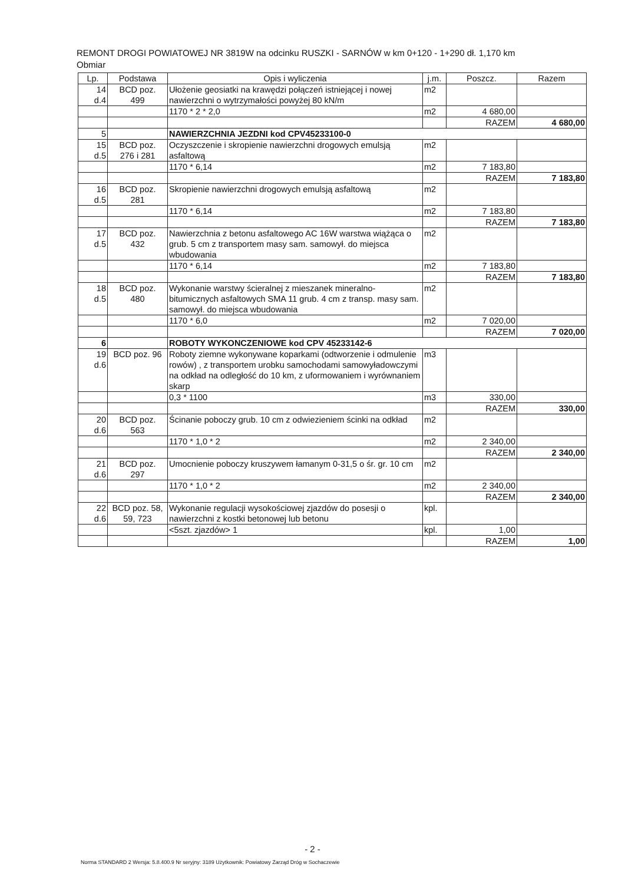REMONT DROGI POWIATOWEJ NR 3819W na odcinku RUSZKI - SARNÓW w km 0+120 - 1+290 dł. 1,170 km
Obmiar
| Lp. | Podstawa | Opis i wyliczenia | j.m. | Poszcz. | Razem |
| --- | --- | --- | --- | --- | --- |
| 14 d.4 | BCD poz. 499 | Ułożenie geosiatki na krawędzi połączeń istniejącej i nowej nawierzchni o wytrzymałości powyżej 80 kN/m | m2 | | |
| | | 1170 * 2 * 2,0 | m2 | 4 680,00 | |
| | | | | RAZEM | 4 680,00 |
| 5 | | NAWIERZCHNIA JEZDNI kod CPV45233100-0 | | | |
| 15 d.5 | BCD poz. 276 i 281 | Oczyszczenie i skropienie nawierzchni drogowych emulsją asfaltową | m2 | | |
| | | 1170 * 6,14 | m2 | 7 183,80 | |
| | | | | RAZEM | 7 183,80 |
| 16 d.5 | BCD poz. 281 | Skropienie nawierzchni drogowych emulsją asfaltową | m2 | | |
| | | 1170 * 6,14 | m2 | 7 183,80 | |
| | | | | RAZEM | 7 183,80 |
| 17 d.5 | BCD poz. 432 | Nawierzchnia z betonu asfaltowego AC 16W warstwa wiążąca o grub. 5 cm z transportem masy sam. samowył. do miejsca wbudowania | m2 | | |
| | | 1170 * 6,14 | m2 | 7 183,80 | |
| | | | | RAZEM | 7 183,80 |
| 18 d.5 | BCD poz. 480 | Wykonanie warstwy ścieralnej z mieszanek mineralno-bitumicznych asfaltowych SMA 11 grub. 4 cm z transp. masy sam. samowył. do miejsca wbudowania | m2 | | |
| | | 1170 * 6,0 | m2 | 7 020,00 | |
| | | | | RAZEM | 7 020,00 |
| 6 | | ROBOTY WYKONCZENIOWE kod CPV 45233142-6 | | | |
| 19 d.6 | BCD poz. 96 | Roboty ziemne wykonywane koparkami (odtworzenie i odmulenie rowów) , z transportem urobku samochodami samowyładowczymi na odkład na odległość do 10 km, z uformowaniem i wyrównaniem skarp | m3 | | |
| | | 0,3 * 1100 | m3 | 330,00 | |
| | | | | RAZEM | 330,00 |
| 20 d.6 | BCD poz. 563 | Ścinanie poboczy grub. 10 cm z odwiezieniem ścinki na odkład | m2 | | |
| | | 1170 * 1,0 * 2 | m2 | 2 340,00 | |
| | | | | RAZEM | 2 340,00 |
| 21 d.6 | BCD poz. 297 | Umocnienie poboczy kruszywem łamanym 0-31,5 o śr. gr. 10 cm | m2 | | |
| | | 1170 * 1,0 * 2 | m2 | 2 340,00 | |
| | | | | RAZEM | 2 340,00 |
| 22 d.6 | BCD poz. 58, 59, 723 | Wykonanie regulacji wysokościowej zjazdów do posesji o nawierzchni z kostki betonowej lub betonu | kpl. | | |
| | | <5szt. zjazdów> 1 | kpl. | 1,00 | |
| | | | | RAZEM | 1,00 |
- 2 -
Norma STANDARD 2 Wersja: 5.8.400.9 Nr seryjny: 3189 Użytkownik: Powiatowy Zarząd Dróg w Sochaczewie